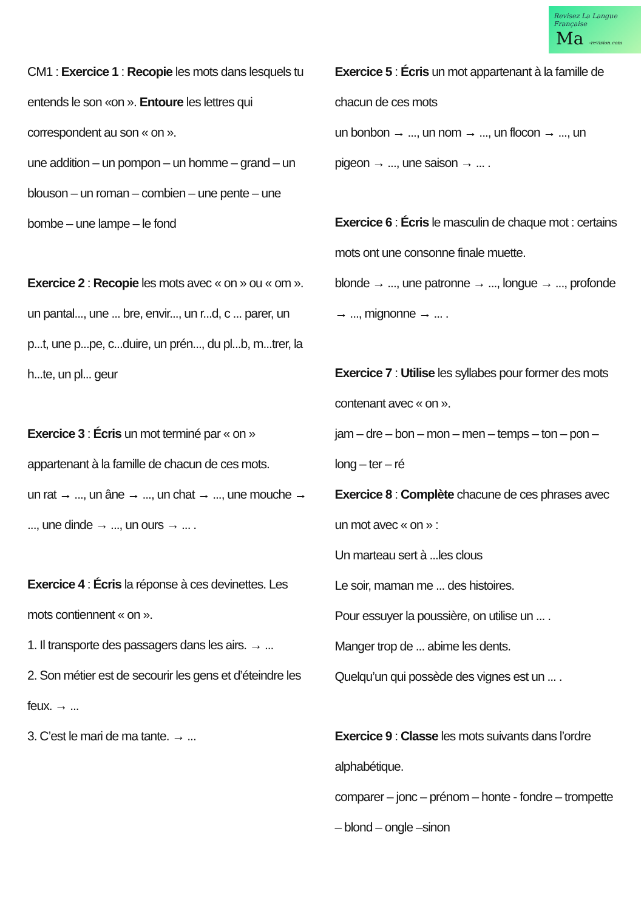Revisez La Langue Française
Ma -revision.com
CM1 : Exercice 1 : Recopie les mots dans lesquels tu entends le son «on ». Entoure les lettres qui correspondent au son « on ».
une addition – un pompon – un homme – grand – un blouson – un roman – combien – une pente – une bombe – une lampe – le fond
Exercice 2 : Recopie les mots avec « on » ou « om ».
un pantal..., une ... bre, envir..., un r...d, c ... parer, un p...t, une p...pe, c...duire, un prén..., du pl...b, m...trer, la h...te, un pl... geur
Exercice 3 : Écris un mot terminé par « on » appartenant à la famille de chacun de ces mots.
un rat → ..., un âne → ..., un chat → ..., une mouche → ..., une dinde → ..., un ours → ... .
Exercice 4 : Écris la réponse à ces devinettes. Les mots contiennent « on ».
1. Il transporte des passagers dans les airs. → ...
2. Son métier est de secourir les gens et d’éteindre les feux. → ...
3. C’est le mari de ma tante. → ...
Exercice 5 : Écris un mot appartenant à la famille de chacun de ces mots
un bonbon → ..., un nom → ..., un flocon → ..., un pigeon → ..., une saison → ... .
Exercice 6 : Écris le masculin de chaque mot : certains mots ont une consonne finale muette.
blonde → ..., une patronne → ..., longue → ..., profonde → ..., mignonne → ... .
Exercice 7 : Utilise les syllabes pour former des mots contenant avec « on ».
jam – dre – bon – mon – men – temps – ton – pon – long – ter – ré
Exercice 8 : Complète chacune de ces phrases avec un mot avec « on » :
Un marteau sert à ...les clous
Le soir, maman me ... des histoires.
Pour essuyer la poussière, on utilise un ... .
Manger trop de ... abime les dents.
Quelqu’un qui possède des vignes est un ... .
Exercice 9 : Classe les mots suivants dans l’ordre alphabétique.
comparer – jonc – prénom – honte - fondre – trompette – blond – ongle –sinon